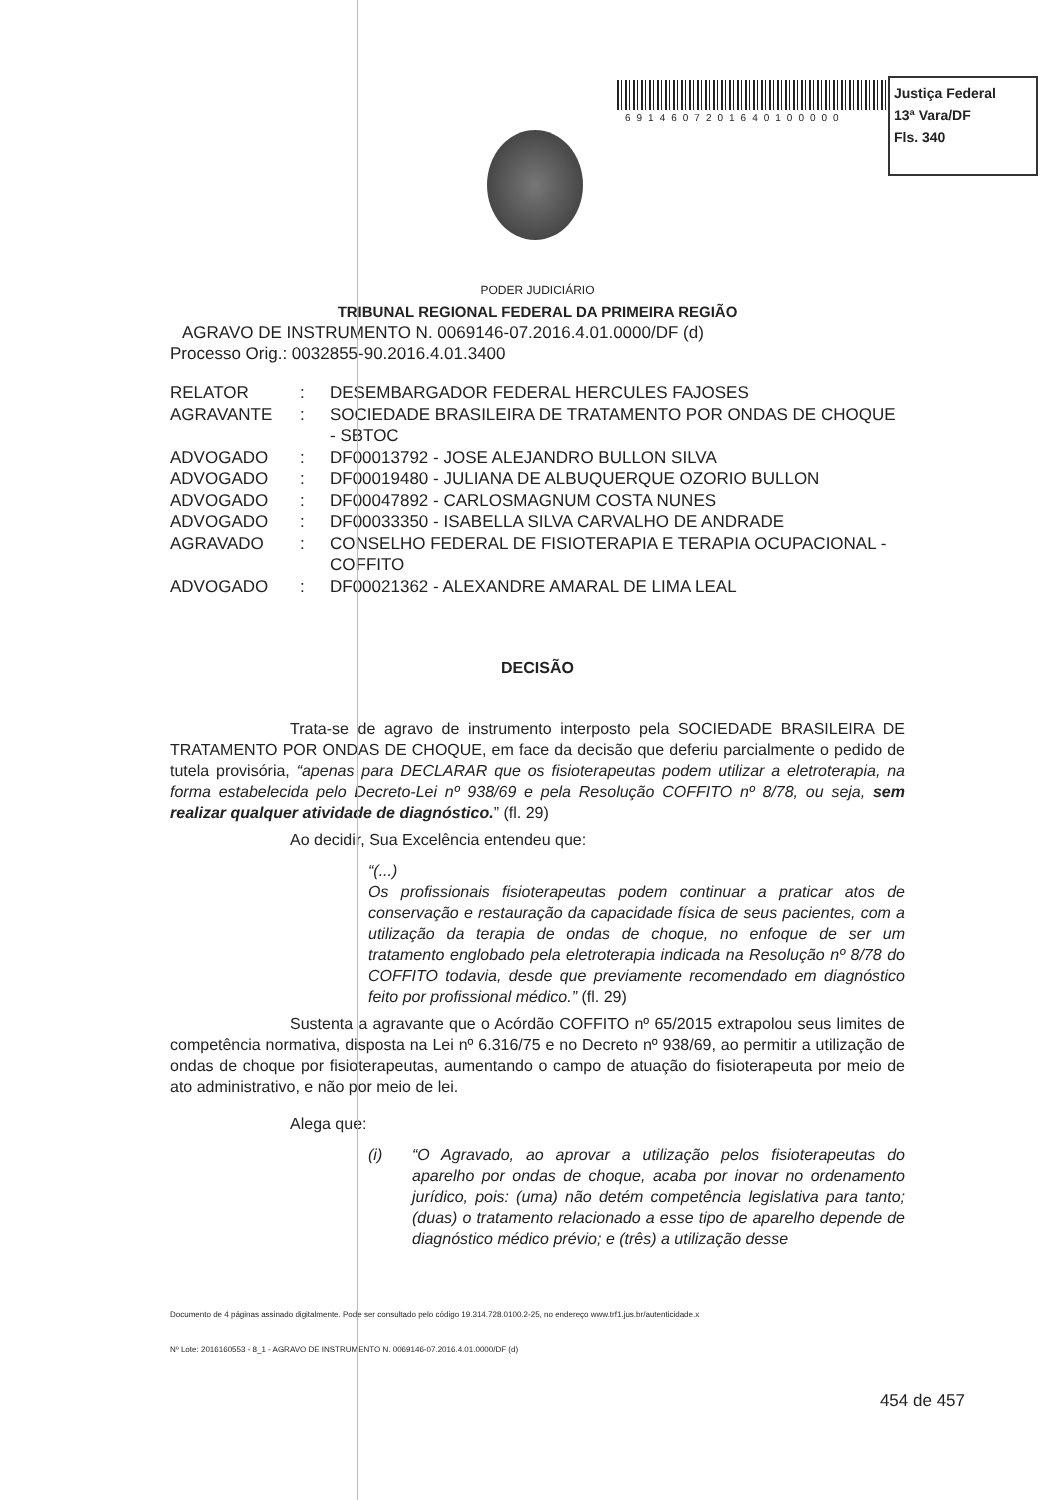6914607201640100000
Justiça Federal
13ª Vara/DF
Fls. 340
PODER JUDICIÁRIO
TRIBUNAL REGIONAL FEDERAL DA PRIMEIRA REGIÃO
AGRAVO DE INSTRUMENTO N. 0069146-07.2016.4.01.0000/DF (d)
Processo Orig.: 0032855-90.2016.4.01.3400
| RELATOR | : | DESEMBARGADOR FEDERAL HERCULES FAJOSES |
| AGRAVANTE | : | SOCIEDADE BRASILEIRA DE TRATAMENTO POR ONDAS DE CHOQUE - SBTOC |
| ADVOGADO | : | DF00013792 - JOSE ALEJANDRO BULLON SILVA |
| ADVOGADO | : | DF00019480 - JULIANA DE ALBUQUERQUE OZORIO BULLON |
| ADVOGADO | : | DF00047892 - CARLOSMAGNUM COSTA NUNES |
| ADVOGADO | : | DF00033350 - ISABELLA SILVA CARVALHO DE ANDRADE |
| AGRAVADO | : | CONSELHO FEDERAL DE FISIOTERAPIA E TERAPIA OCUPACIONAL - COFFITO |
| ADVOGADO | : | DF00021362 - ALEXANDRE AMARAL DE LIMA LEAL |
DECISÃO
Trata-se de agravo de instrumento interposto pela SOCIEDADE BRASILEIRA DE TRATAMENTO POR ONDAS DE CHOQUE, em face da decisão que deferiu parcialmente o pedido de tutela provisória, “apenas para DECLARAR que os fisioterapeutas podem utilizar a eletroterapia, na forma estabelecida pelo Decreto-Lei nº 938/69 e pela Resolução COFFITO nº 8/78, ou seja, sem realizar qualquer atividade de diagnóstico.” (fl. 29)
Ao decidir, Sua Excelência entendeu que:
“(...)
Os profissionais fisioterapeutas podem continuar a praticar atos de conservação e restauração da capacidade física de seus pacientes, com a utilização da terapia de ondas de choque, no enfoque de ser um tratamento englobado pela eletroterapia indicada na Resolução nº 8/78 do COFFITO todavia, desde que previamente recomendado em diagnóstico feito por profissional médico.” (fl. 29)
Sustenta a agravante que o Acórdão COFFITO nº 65/2015 extrapolou seus limites de competência normativa, disposta na Lei nº 6.316/75 e no Decreto nº 938/69, ao permitir a utilização de ondas de choque por fisioterapeutas, aumentando o campo de atuação do fisioterapeuta por meio de ato administrativo, e não por meio de lei.
Alega que:
(i) “O Agravado, ao aprovar a utilização pelos fisioterapeutas do aparelho por ondas de choque, acaba por inovar no ordenamento jurídico, pois: (uma) não detém competência legislativa para tanto; (duas) o tratamento relacionado a esse tipo de aparelho depende de diagnóstico médico prévio; e (três) a utilização desse
Documento de 4 páginas assinado digitalmente. Pode ser consultado pelo código 19.314.728.0100.2-25, no endereço www.trf1.jus.br/autenticidade.x
Nº Lote: 2016160553 - 8_1 - AGRAVO DE INSTRUMENTO N. 0069146-07.2016.4.01.0000/DF (d)
454 de 457